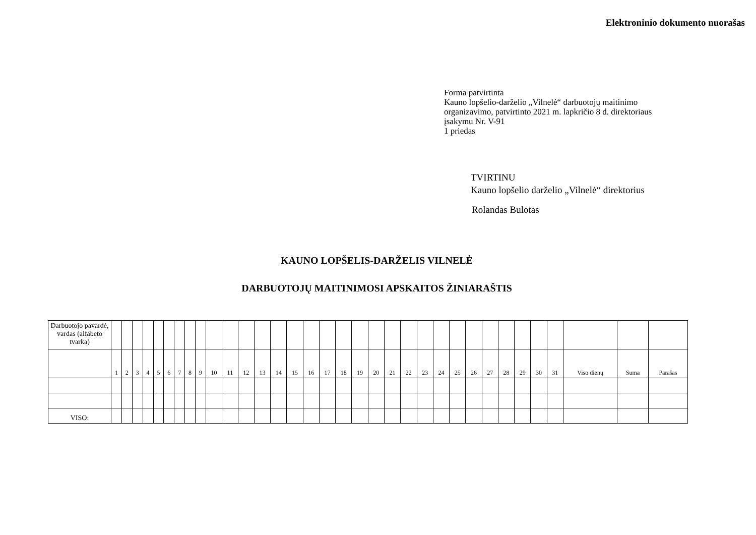Elektroninio dokumento nuorašas
Forma patvirtinta
Kauno lopšelio-darželio „Vilnelė“ darbuotojų maitinimo
organizavimo, patvirtinto 2021 m. lapkričio 8 d. direktoriaus
įsakymu Nr. V-91
1 priedas
TVIRTINU
Kauno lopšelio darželio „Vilnelė“ direktorius
Rolandas Bulotas
KAUNO LOPŠELIS-DARŽELIS VILNELĖ
DARBUOTOJŲ MAITINIMOSI APSKAITOS ŽINIARAŠTIS
| Darbuotojo pavardė, vardas (alfabeto tvarka) | | | | | | | | | | | | | | | | | | | | | | | | | | | | | | | | | | |
| | 1 | 2 | 3 | 4 | 5 | 6 | 7 | 8 | 9 | 10 | 11 | 12 | 13 | 14 | 15 | 16 | 17 | 18 | 19 | 20 | 21 | 22 | 23 | 24 | 25 | 26 | 27 | 28 | 29 | 30 | 31 | Viso dienų | Suma | Parašas |
| VISO: | | | | | | | | | | | | | | | | | | | | | | | | | | | | | | | | | | |